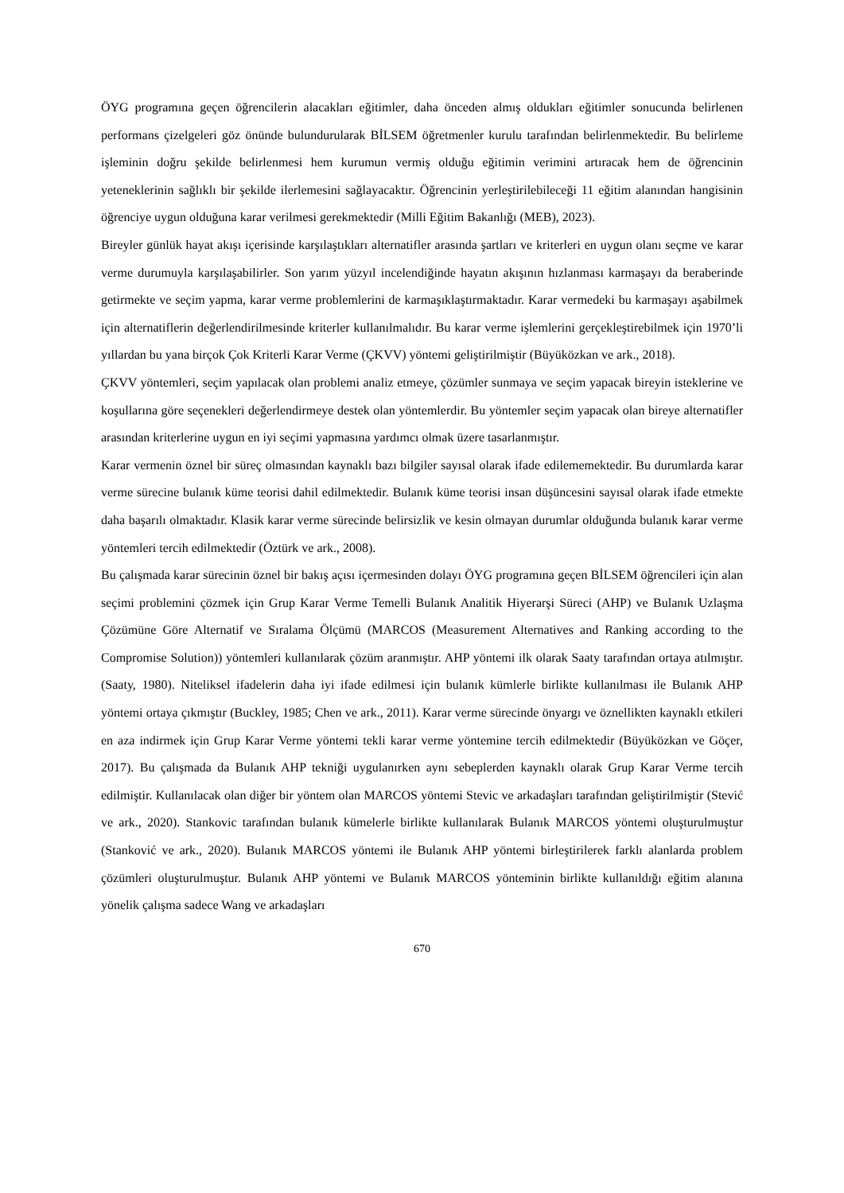ÖYG programına geçen öğrencilerin alacakları eğitimler, daha önceden almış oldukları eğitimler sonucunda belirlenen performans çizelgeleri göz önünde bulundurularak BİLSEM öğretmenler kurulu tarafından belirlenmektedir. Bu belirleme işleminin doğru şekilde belirlenmesi hem kurumun vermiş olduğu eğitimin verimini artıracak hem de öğrencinin yeteneklerinin sağlıklı bir şekilde ilerlemesini sağlayacaktır. Öğrencinin yerleştirilebileceği 11 eğitim alanından hangisinin öğrenciye uygun olduğuna karar verilmesi gerekmektedir (Milli Eğitim Bakanlığı (MEB), 2023).
Bireyler günlük hayat akışı içerisinde karşılaştıkları alternatifler arasında şartları ve kriterleri en uygun olanı seçme ve karar verme durumuyla karşılaşabilirler. Son yarım yüzyıl incelendiğinde hayatın akışının hızlanması karmaşayı da beraberinde getirmekte ve seçim yapma, karar verme problemlerini de karmaşıklaştırmaktadır. Karar vermedeki bu karmaşayı aşabilmek için alternatiflerin değerlendirilmesinde kriterler kullanılmalıdır. Bu karar verme işlemlerini gerçekleştirebilmek için 1970’li yıllardan bu yana birçok Çok Kriterli Karar Verme (ÇKVV) yöntemi geliştirilmiştir (Büyüközkan ve ark., 2018).
ÇKVV yöntemleri, seçim yapılacak olan problemi analiz etmeye, çözümler sunmaya ve seçim yapacak bireyin isteklerine ve koşullarına göre seçenekleri değerlendirmeye destek olan yöntemlerdir. Bu yöntemler seçim yapacak olan bireye alternatifler arasından kriterlerine uygun en iyi seçimi yapmasına yardımcı olmak üzere tasarlanmıştır.
Karar vermenin öznel bir süreç olmasından kaynaklı bazı bilgiler sayısal olarak ifade edilememektedir. Bu durumlarda karar verme sürecine bulanık küme teorisi dahil edilmektedir. Bulanık küme teorisi insan düşüncesini sayısal olarak ifade etmekte daha başarılı olmaktadır. Klasik karar verme sürecinde belirsizlik ve kesin olmayan durumlar olduğunda bulanık karar verme yöntemleri tercih edilmektedir (Öztürk ve ark., 2008).
Bu çalışmada karar sürecinin öznel bir bakış açısı içermesinden dolayı ÖYG programına geçen BİLSEM öğrencileri için alan seçimi problemini çözmek için Grup Karar Verme Temelli Bulanık Analitik Hiyerarşi Süreci (AHP) ve Bulanık Uzlaşma Çözümüne Göre Alternatif ve Sıralama Ölçümü (MARCOS (Measurement Alternatives and Ranking according to the Compromise Solution)) yöntemleri kullanılarak çözüm aranmıştır. AHP yöntemi ilk olarak Saaty tarafından ortaya atılmıştır. (Saaty, 1980). Niteliksel ifadelerin daha iyi ifade edilmesi için bulanık kümlerle birlikte kullanılması ile Bulanık AHP yöntemi ortaya çıkmıştır (Buckley, 1985; Chen ve ark., 2011). Karar verme sürecinde önyargı ve öznellikten kaynaklı etkileri en aza indirmek için Grup Karar Verme yöntemi tekli karar verme yöntemine tercih edilmektedir (Büyüközkan ve Göçer, 2017). Bu çalışmada da Bulanık AHP tekniği uygulanırken aynı sebeplerden kaynaklı olarak Grup Karar Verme tercih edilmiştir. Kullanılacak olan diğer bir yöntem olan MARCOS yöntemi Stevic ve arkadaşları tarafından geliştirilmiştir (Stević ve ark., 2020). Stankovic tarafından bulanık kümelerle birlikte kullanılarak Bulanık MARCOS yöntemi oluşturulmuştur (Stanković ve ark., 2020). Bulanık MARCOS yöntemi ile Bulanık AHP yöntemi birleştirilerek farklı alanlarda problem çözümleri oluşturulmuştur. Bulanık AHP yöntemi ve Bulanık MARCOS yönteminin birlikte kullanıldığı eğitim alanına yönelik çalışma sadece Wang ve arkadaşları
670